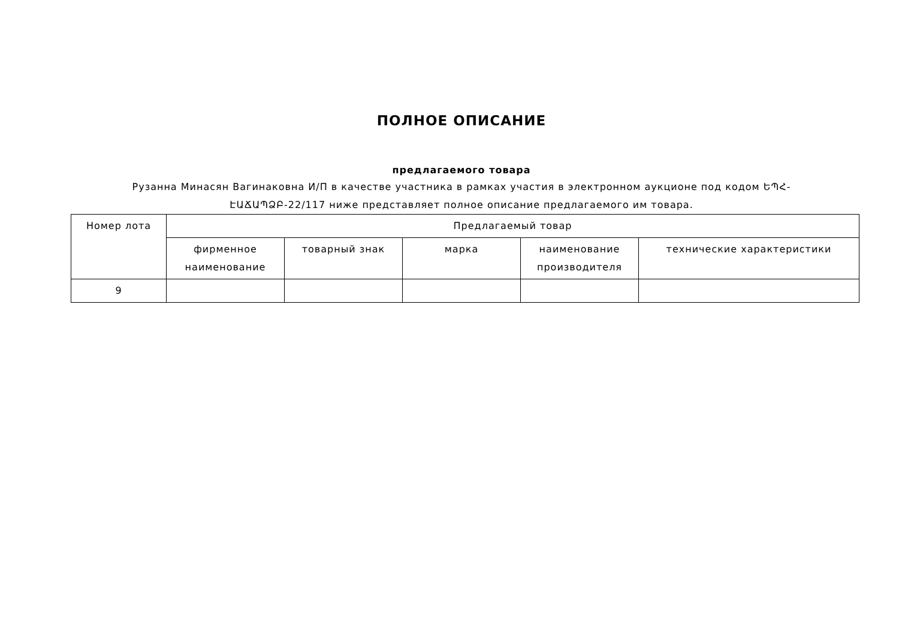ПОЛНОЕ ОПИСАНИЕ
предлагаемого товара
Рузанна Минасян Вагинаковна И/П в качестве участника в рамках участия в электронном аукционе под кодом ԵՊՀ-ԷԱՃԱՊՁԲ-22/117 ниже представляет полное описание предлагаемого им товара.
| Номер лота | Предлагаемый товар | | | | |
| --- | --- | --- | --- | --- | --- |
| | фирменное наименование | товарный знак | марка | наименование производителя | технические характеристики |
| 9 | | | | | |